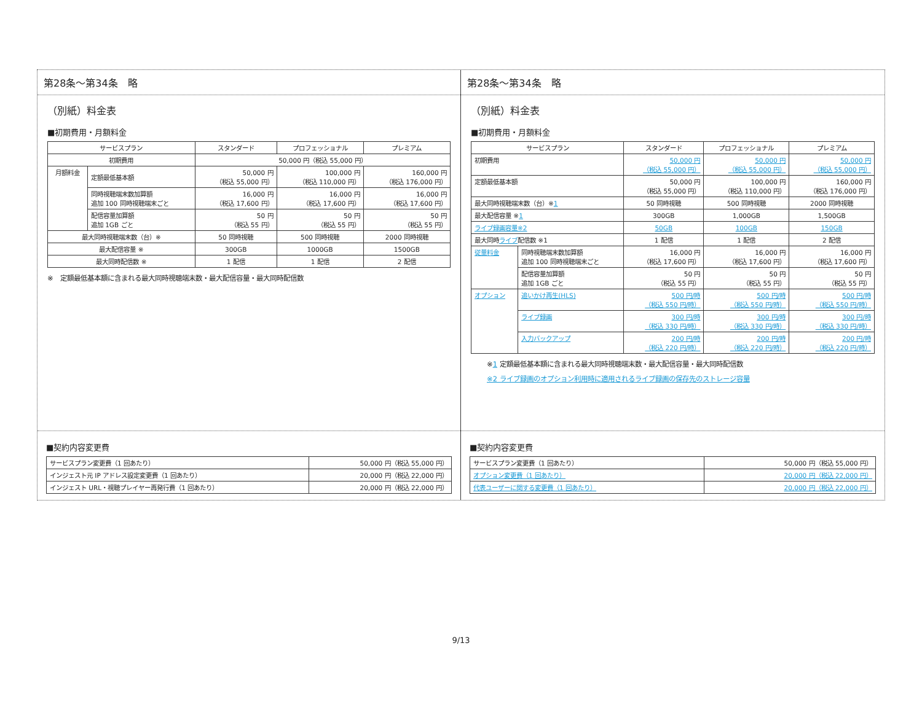第28条～第34条　略
（別紙）料金表
■初期費用・月額料金
| サービスプラン | | スタンダード | プロフェッショナル | プレミアム |
| --- | --- | --- | --- | --- |
| 初期費用 | | 50,000 円（税込 55,000 円） | | |
| 月額料金 | 定額最低基本額 | 50,000 円 （税込 55,000 円） | 100,000 円 （税込 110,000 円） | 160,000 円 （税込 176,000 円） |
| | 同時視聴端末数加算額 追加 100 同時視聴端末ごと | 16,000 円 （税込 17,600 円） | 16,000 円 （税込 17,600 円） | 16,000 円 （税込 17,600 円） |
| | 配信容量加算額 追加 1GB ごと | 50 円 （税込 55 円） | 50 円 （税込 55 円） | 50 円 （税込 55 円） |
| 最大同時視聴端末数（台）※ | | 50 同時視聴 | 500 同時視聴 | 2000 同時視聴 |
| 最大配信容量 ※ | | 300GB | 1000GB | 1500GB |
| 最大同時配信数 ※ | | 1 配信 | 1 配信 | 2 配信 |
※　定額最低基本額に含まれる最大同時視聴端末数・最大配信容量・最大同時配信数
■契約内容変更費
| サービスプラン変更費（1 回あたり） | 50,000 円（税込 55,000 円） |
| インジェスト元 IP アドレス設定変更費（1 回あたり） | 20,000 円（税込 22,000 円） |
| インジェスト URL・視聴プレイヤー再発行費（1 回あたり） | 20,000 円（税込 22,000 円） |
第28条～第34条　略
（別紙）料金表
■初期費用・月額料金
| サービスプラン | | スタンダード | プロフェッショナル | プレミアム |
| --- | --- | --- | --- | --- |
| 初期費用 | | 50,000 円 （税込 55,000 円） | 50,000 円 （税込 55,000 円） | 50,000 円 （税込 55,000 円） |
| 定額最低基本額 | | 50,000 円 （税込 55,000 円） | 100,000 円 （税込 110,000 円） | 160,000 円 （税込 176,000 円） |
| 最大同時視聴端末数（台）※ 1 | | 50 同時視聴 | 500 同時視聴 | 2000 同時視聴 |
| 最大配信容量 ※ 1 | | 300GB | 1,000GB | 1,500GB |
| ライブ録画容量※2 | | 50GB | 100GB | 150GB |
| 最大同時 ライブ 配信数 ※1 | | 1 配信 | 1 配信 | 2 配信 |
| 従量料金 | 同時視聴端末数加算額 追加 100 同時視聴端末ごと | 16,000 円 （税込 17,600 円） | 16,000 円 （税込 17,600 円） | 16,000 円 （税込 17,600 円） |
| | 配信容量加算額 追加 1GB ごと | 50 円 （税込 55 円） | 50 円 （税込 55 円） | 50 円 （税込 55 円） |
| オプション | 追いかけ再生(HLS) | 500 円/時 （税込 550 円/時） | 500 円/時 （税込 550 円/時） | 500 円/時 （税込 550 円/時） |
| | ライブ録画 | 300 円/時 （税込 330 円/時） | 300 円/時 （税込 330 円/時） | 300 円/時 （税込 330 円/時） |
| | 入力バックアップ | 200 円/時 （税込 220 円/時） | 200 円/時 （税込 220 円/時） | 200 円/時 （税込 220 円/時） |
※1 定額最低基本額に含まれる最大同時視聴端末数・最大配信容量・最大同時配信数
※2 ライブ録画のオプション利用時に適用されるライブ録画の保存先のストレージ容量
■契約内容変更費
| サービスプラン変更費（1 回あたり） | 50,000 円（税込 55,000 円） |
| オプション変更費（1 回あたり） | 20,000 円（税込 22,000 円） |
| 代表ユーザーに関する変更費（1 回あたり） | 20,000 円（税込 22,000 円） |
9/13